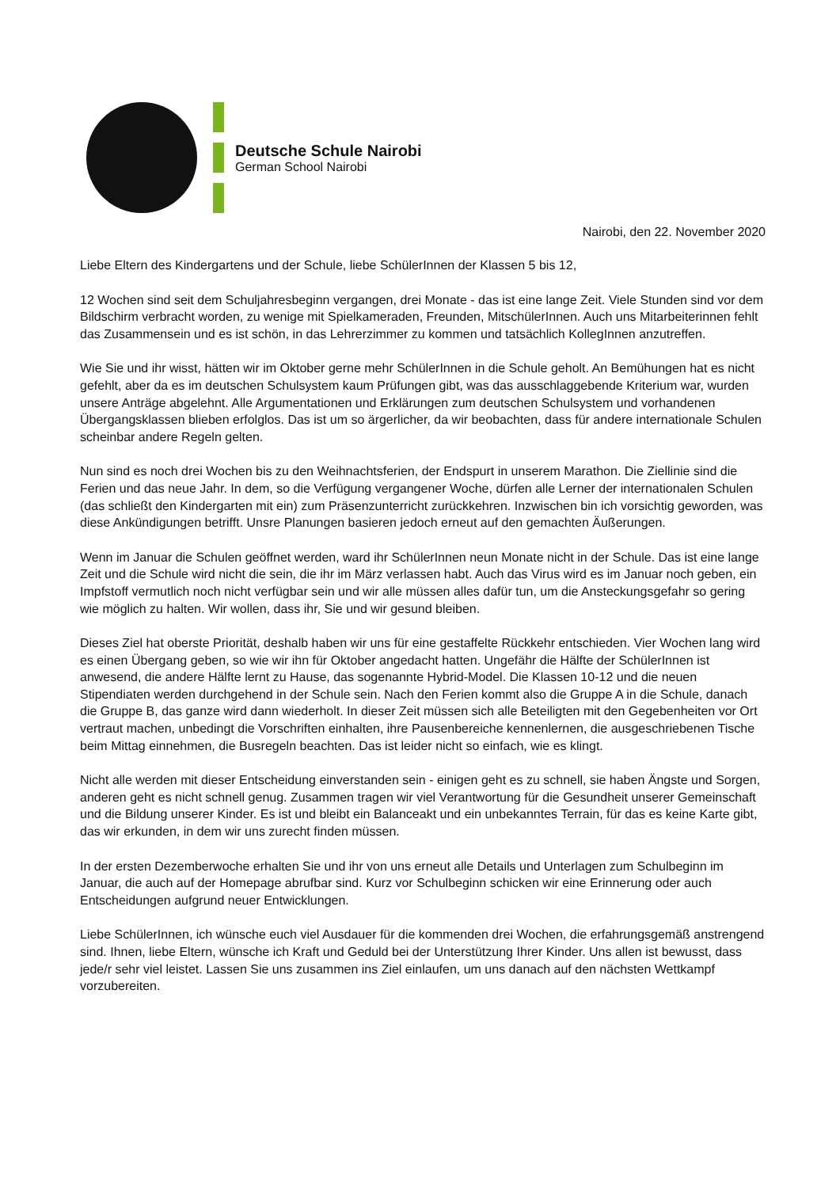Deutsche Schule Nairobi
German School Nairobi
Nairobi, den 22. November 2020
Liebe Eltern des Kindergartens und der Schule, liebe SchülerInnen der Klassen 5 bis 12,
12 Wochen sind seit dem Schuljahresbeginn vergangen, drei Monate - das ist eine lange Zeit. Viele Stunden sind vor dem Bildschirm verbracht worden, zu wenige mit Spielkameraden, Freunden, MitschülerInnen. Auch uns Mitarbeiterinnen fehlt das Zusammensein und es ist schön, in das Lehrerzimmer zu kommen und tatsächlich KollegInnen anzutreffen.
Wie Sie und ihr wisst, hätten wir im Oktober gerne mehr SchülerInnen in die Schule geholt. An Bemühungen hat es nicht gefehlt, aber da es im deutschen Schulsystem kaum Prüfungen gibt, was das ausschlaggebende Kriterium war, wurden unsere Anträge abgelehnt. Alle Argumentationen und Erklärungen zum deutschen Schulsystem und vorhandenen Übergangsklassen blieben erfolglos. Das ist um so ärgerlicher, da wir beobachten, dass für andere internationale Schulen scheinbar andere Regeln gelten.
Nun sind es noch drei Wochen bis zu den Weihnachtsferien, der Endspurt in unserem Marathon. Die Ziellinie sind die Ferien und das neue Jahr. In dem, so die Verfügung vergangener Woche, dürfen alle Lerner der internationalen Schulen (das schließt den Kindergarten mit ein) zum Präsenzunterricht zurückkehren. Inzwischen bin ich vorsichtig geworden, was diese Ankündigungen betrifft. Unsre Planungen basieren jedoch erneut auf den gemachten Äußerungen.
Wenn im Januar die Schulen geöffnet werden, ward ihr SchülerInnen neun Monate nicht in der Schule. Das ist eine lange Zeit und die Schule wird nicht die sein, die ihr im März verlassen habt. Auch das Virus wird es im Januar noch geben, ein Impfstoff vermutlich noch nicht verfügbar sein und wir alle müssen alles dafür tun, um die Ansteckungsgefahr so gering wie möglich zu halten. Wir wollen, dass ihr, Sie und wir gesund bleiben.
Dieses Ziel hat oberste Priorität, deshalb haben wir uns für eine gestaffelte Rückkehr entschieden. Vier Wochen lang wird es einen Übergang geben, so wie wir ihn für Oktober angedacht hatten. Ungefähr die Hälfte der SchülerInnen ist anwesend, die andere Hälfte lernt zu Hause, das sogenannte Hybrid-Model. Die Klassen 10-12 und die neuen Stipendiaten werden durchgehend in der Schule sein. Nach den Ferien kommt also die Gruppe A in die Schule, danach die Gruppe B, das ganze wird dann wiederholt. In dieser Zeit müssen sich alle Beteiligten mit den Gegebenheiten vor Ort vertraut machen, unbedingt die Vorschriften einhalten, ihre Pausenbereiche kennenlernen, die ausgeschriebenen Tische beim Mittag einnehmen, die Busregeln beachten. Das ist leider nicht so einfach, wie es klingt.
Nicht alle werden mit dieser Entscheidung einverstanden sein - einigen geht es zu schnell, sie haben Ängste und Sorgen, anderen geht es nicht schnell genug. Zusammen tragen wir viel Verantwortung für die Gesundheit unserer Gemeinschaft und die Bildung unserer Kinder. Es ist und bleibt ein Balanceakt und ein unbekanntes Terrain, für das es keine Karte gibt, das wir erkunden, in dem wir uns zurecht finden müssen.
In der ersten Dezemberwoche erhalten Sie und ihr von uns erneut alle Details und Unterlagen zum Schulbeginn im Januar, die auch auf der Homepage abrufbar sind. Kurz vor Schulbeginn schicken wir eine Erinnerung oder auch Entscheidungen aufgrund neuer Entwicklungen.
Liebe SchülerInnen, ich wünsche euch viel Ausdauer für die kommenden drei Wochen, die erfahrungsgemäß anstrengend sind. Ihnen, liebe Eltern, wünsche ich Kraft und Geduld bei der Unterstützung Ihrer Kinder. Uns allen ist bewusst, dass jede/r sehr viel leistet. Lassen Sie uns zusammen ins Ziel einlaufen, um uns danach auf den nächsten Wettkampf vorzubereiten.